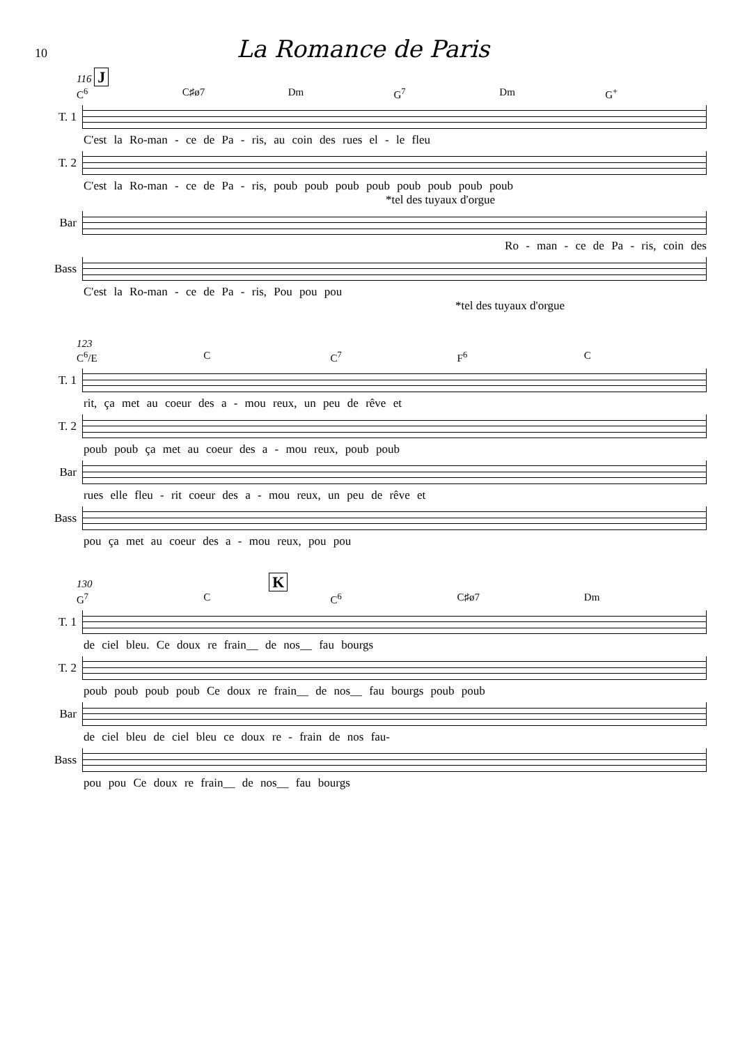10
La Romance de Paris
116 J
C<sup>6</sup> C♯ø7 Dm G<sup>7</sup> Dm G<sup>+</sup>
T. 1
C'est la Ro-man - ce de Pa - ris, au coin des rues el - le fleu
T. 2
C'est la Ro-man - ce de Pa - ris, poub poub poub poub poub poub poub poub
*tel des tuyaux d'orgue
Bar
Ro - man - ce de Pa - ris, coin des
Bass
C'est la Ro-man - ce de Pa - ris, Pou pou pou
*tel des tuyaux d'orgue
123
C<sup>6</sup>/E C C<sup>7</sup> F<sup>6</sup> C
T. 1
rit, ça met au coeur des a - mou reux, un peu de rêve et
T. 2
poub poub ça met au coeur des a - mou reux, poub poub
Bar
rues elle fleu - rit coeur des a - mou reux, un peu de rêve et
Bass
pou ça met au coeur des a - mou reux, pou pou
130 K
G<sup>7</sup> C C<sup>6</sup> C♯ø7 Dm
T. 1
de ciel bleu. Ce doux re frain__ de nos__ fau bourgs
T. 2
poub poub poub poub Ce doux re frain__ de nos__ fau bourgs poub poub
Bar
de ciel bleu de ciel bleu ce doux re - frain de nos fau-
Bass
pou pou Ce doux re frain__ de nos__ fau bourgs